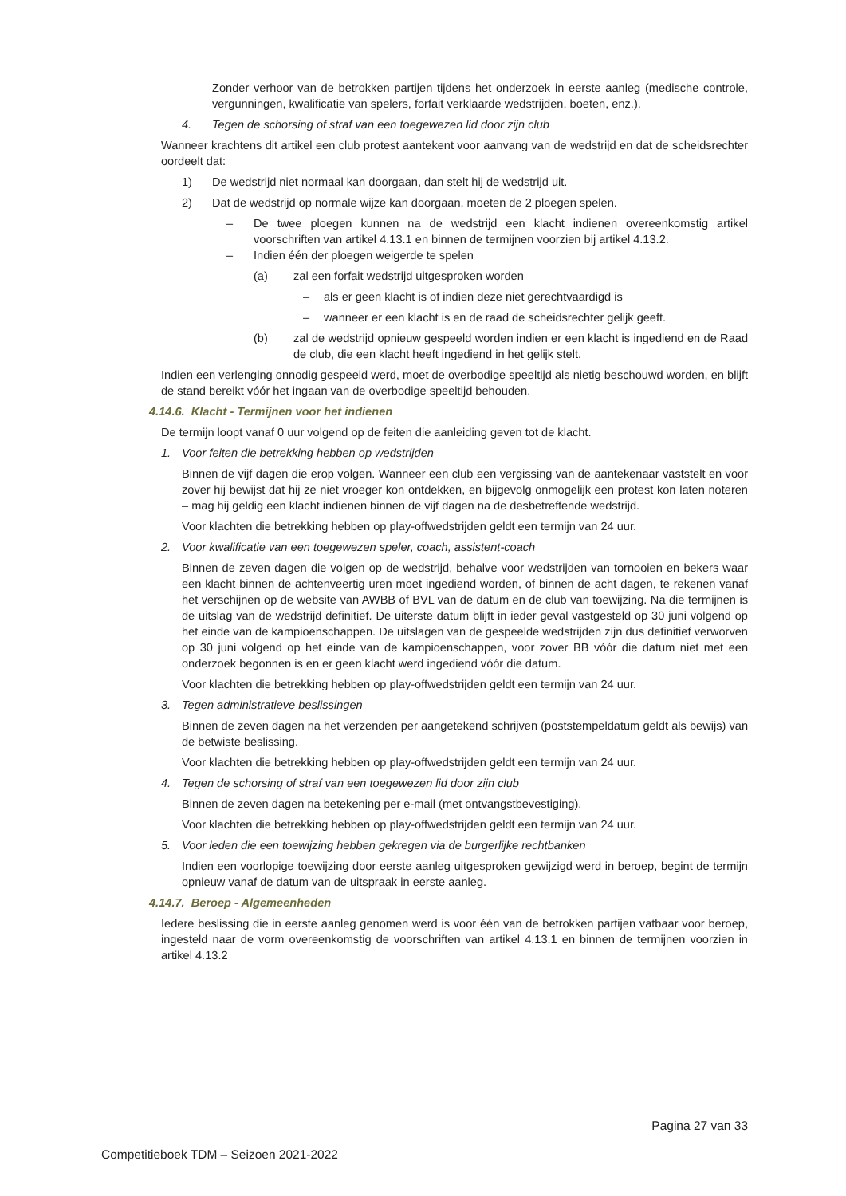Zonder verhoor van de betrokken partijen tijdens het onderzoek in eerste aanleg (medische controle, vergunningen, kwalificatie van spelers, forfait verklaarde wedstrijden, boeten, enz.).
4. Tegen de schorsing of straf van een toegewezen lid door zijn club
Wanneer krachtens dit artikel een club protest aantekent voor aanvang van de wedstrijd en dat de scheidsrechter oordeelt dat:
1) De wedstrijd niet normaal kan doorgaan, dan stelt hij de wedstrijd uit.
2) Dat de wedstrijd op normale wijze kan doorgaan, moeten de 2 ploegen spelen.
– De twee ploegen kunnen na de wedstrijd een klacht indienen overeenkomstig artikel voorschriften van artikel 4.13.1 en binnen de termijnen voorzien bij artikel 4.13.2.
– Indien één der ploegen weigerde te spelen
(a) zal een forfait wedstrijd uitgesproken worden
– als er geen klacht is of indien deze niet gerechtvaardigd is
– wanneer er een klacht is en de raad de scheidsrechter gelijk geeft.
(b) zal de wedstrijd opnieuw gespeeld worden indien er een klacht is ingediend en de Raad de club, die een klacht heeft ingediend in het gelijk stelt.
Indien een verlenging onnodig gespeeld werd, moet de overbodige speeltijd als nietig beschouwd worden, en blijft de stand bereikt vóór het ingaan van de overbodige speeltijd behouden.
4.14.6. Klacht - Termijnen voor het indienen
De termijn loopt vanaf 0 uur volgend op de feiten die aanleiding geven tot de klacht.
1. Voor feiten die betrekking hebben op wedstrijden
Binnen de vijf dagen die erop volgen. Wanneer een club een vergissing van de aantekenaar vaststelt en voor zover hij bewijst dat hij ze niet vroeger kon ontdekken, en bijgevolg onmogelijk een protest kon laten noteren – mag hij geldig een klacht indienen binnen de vijf dagen na de desbetreffende wedstrijd.
Voor klachten die betrekking hebben op play-offwedstrijden geldt een termijn van 24 uur.
2. Voor kwalificatie van een toegewezen speler, coach, assistent-coach
Binnen de zeven dagen die volgen op de wedstrijd, behalve voor wedstrijden van tornooien en bekers waar een klacht binnen de achtenveertig uren moet ingediend worden, of binnen de acht dagen, te rekenen vanaf het verschijnen op de website van AWBB of BVL van de datum en de club van toewijzing. Na die termijnen is de uitslag van de wedstrijd definitief. De uiterste datum blijft in ieder geval vastgesteld op 30 juni volgend op het einde van de kampioenschappen. De uitslagen van de gespeelde wedstrijden zijn dus definitief verworven op 30 juni volgend op het einde van de kampioenschappen, voor zover BB vóór die datum niet met een onderzoek begonnen is en er geen klacht werd ingediend vóór die datum.
Voor klachten die betrekking hebben op play-offwedstrijden geldt een termijn van 24 uur.
3. Tegen administratieve beslissingen
Binnen de zeven dagen na het verzenden per aangetekend schrijven (poststempeldatum geldt als bewijs) van de betwiste beslissing.
Voor klachten die betrekking hebben op play-offwedstrijden geldt een termijn van 24 uur.
4. Tegen de schorsing of straf van een toegewezen lid door zijn club
Binnen de zeven dagen na betekening per e-mail (met ontvangstbevestiging).
Voor klachten die betrekking hebben op play-offwedstrijden geldt een termijn van 24 uur.
5. Voor leden die een toewijzing hebben gekregen via de burgerlijke rechtbanken
Indien een voorlopige toewijzing door eerste aanleg uitgesproken gewijzigd werd in beroep, begint de termijn opnieuw vanaf de datum van de uitspraak in eerste aanleg.
4.14.7. Beroep - Algemeenheden
Iedere beslissing die in eerste aanleg genomen werd is voor één van de betrokken partijen vatbaar voor beroep, ingesteld naar de vorm overeenkomstig de voorschriften van artikel 4.13.1 en binnen de termijnen voorzien in artikel 4.13.2
Pagina 27 van 33
Competitieboek TDM – Seizoen 2021-2022